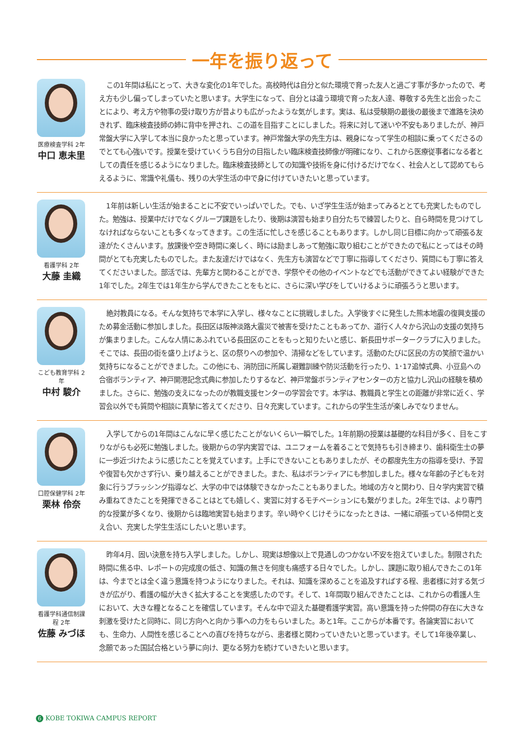一年を振り返って
医療検査学科 2年
中口 恵未里
この1年間は私にとって、大きな変化の1年でした。高校時代は自分と似た環境で育った友人と過ごす事が多かったので、考え方も少し偏ってしまっていたと思います。大学生になって、自分とは違う環境で育った友人達、尊敬する先生と出会ったことにより、考え方や物事の受け取り方が昔よりも広がったような気がします。実は、私は受験期の最後の最後まで進路を決めきれず、臨床検査技師の姉に背中を押され、この道を目指すことにしました。将来に対して迷いや不安もありましたが、神戸常盤大学に入学して本当に良かったと思っています。神戸常盤大学の先生方は、親身になって学生の相談に乗ってくださるのでとても心強いです。授業を受けていくうち自分の目指したい臨床検査技師像が明確になり、これから医療従事者になる者としての責任を感じるようになりました。臨床検査技師としての知識や技術を身に付けるだけでなく、社会人として認めてもらえるように、常識や礼儀も、残りの大学生活の中で身に付けていきたいと思っています。
看護学科 2年
大藤 圭織
1年前は新しい生活が始まることに不安でいっぱいでした。でも、いざ学生生活が始まってみるととても充実したものでした。勉強は、授業中だけでなくグループ課題をしたり、後期は演習も始まり自分たちで練習したりと、自ら時間を見つけてしなければならないことも多くなってきます。この生活に忙しさを感じることもあります。しかし同じ目標に向かって頑張る友達がたくさんいます。放課後や空き時間に楽しく、時には励ましあって勉強に取り組むことができたので私にとってはその時間がとても充実したものでした。また友達だけではなく、先生方も演習などで丁寧に指導してくださり、質問にも丁寧に答えてくださいました。部活では、先輩方と関わることができ、学祭やその他のイベントなどでも活動ができてよい経験ができた1年でした。2年生では1年生から学んできたことをもとに、さらに深い学びをしていけるように頑張ろうと思います。
こども教育学科 2年
中村 駿介
絶対教員になる。そんな気持ちで本学に入学し、様々なことに挑戦しました。入学後すぐに発生した熊本地震の復興支援のため募金活動に参加しました。長田区は阪神淡路大震災で被害を受けたこともあってか、道行く人々から沢山の支援の気持ちが集まりました。こんな人情にあふれている長田区のことをもっと知りたいと感じ、新長田サポータークラブに入りました。そこでは、長田の街を盛り上げようと、区の祭りへの参加や、清掃などをしています。活動のたびに区民の方の笑顔で温かい気持ちになることができました。この他にも、消防団に所属し避難訓練や防災活動を行ったり、1･17追悼式典、小豆島への合宿ボランティア、神戸開港記念式典に参加したりするなど、神戸常盤ボランティアセンターの方と協力し沢山の経験を積めました。さらに、勉強の支えになったのが教職支援センターの学習会です。本学は、教職員と学生との距離が非常に近く、学習会以外でも質問や相談に真摯に答えてくださり、日々充実しています。これからの学生生活が楽しみでなりません。
口腔保健学科 2年
栗林 伶奈
入学してからの1年間はこんなに早く感じたことがないくらい一瞬でした。1年前期の授業は基礎的な科目が多く、目をこすりながらも必死に勉強しました。後期からの学内実習では、ユニフォームを着ることで気持ちも引き締まり、歯科衛生士の夢に一歩近づけたように感じたことを覚えています。上手にできないこともありましたが、その都度先生方の指導を受け、予習や復習も欠かさず行い、乗り越えることができました。また、私はボランティアにも参加しました。様々な年齢の子どもを対象に行うブラッシング指導など、大学の中では体験できなかったこともありました。地域の方々と関わり、日々学内実習で積み重ねてきたことを発揮できることはとても嬉しく、実習に対するモチベーションにも繋がりました。2年生では、より専門的な授業が多くなり、後期からは臨地実習も始まります。辛い時やくじけそうになったときは、一緒に頑張っている仲間と支え合い、充実した学生生活にしたいと思います。
看護学科通信制課程 2年
佐藤 みづほ
昨年4月、固い決意を持ち入学しました。しかし、現実は想像以上で見通しのつかない不安を抱えていました。制限された時間に焦る中、レポートの完成度の低さ、知識の無さを何度も痛感する日々でした。しかし、課題に取り組んできたこの1年は、今までとは全く違う意識を持つようになりました。それは、知識を深めることを追及すればする程、患者様に対する気づきが広がり、看護の幅が大きく拡大することを実感したのです。そして、1年間取り組んできたことは、これからの看護人生において、大きな糧となることを確信しています。そんな中で迎えた基礎看護学実習。高い意識を持った仲間の存在に大きな刺激を受けたと同時に、同じ方向へと向かう事への力をもらいました。あと1年。ここからが本番です。各論実習においても、生命力、人間性を感じることへの喜びを持ちながら、患者様と関わっていきたいと思っています。そして1年後卒業し、念願であった国試合格という夢に向け、更なる努力を続けていきたいと思います。
6 KOBE TOKIWA CAMPUS REPORT